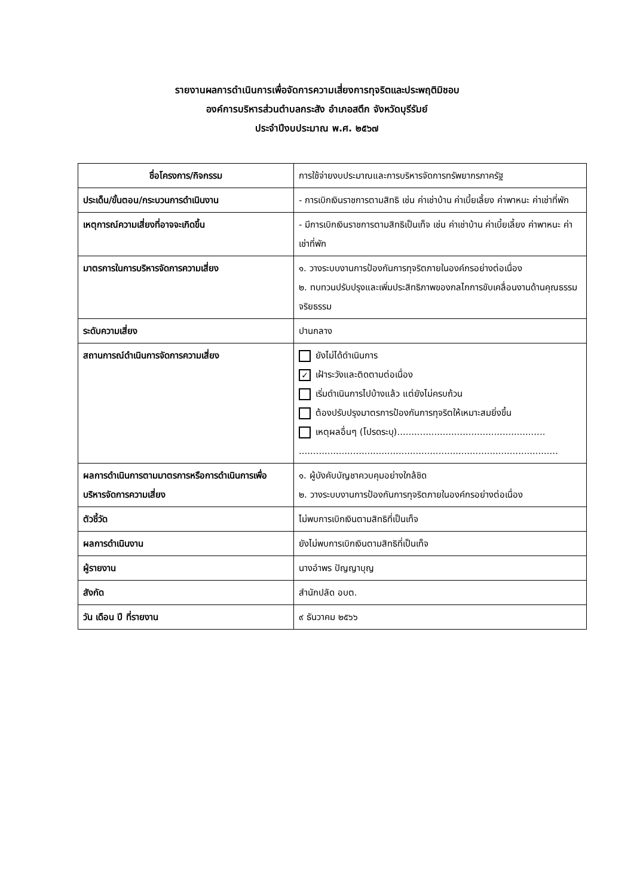รายงานผลการดำเนินการเพื่อจัดการความเสี่ยงการทุจริตและประพฤติมิชอบ
องค์การบริหารส่วนตำบลกระสัง อำเภอสตึก จังหวัดบุรีรัมย์
ประจำปีงบประมาณ พ.ศ. ๒๕๖๗
| ชื่อโครงการ/กิจกรรม | การใช้จ่ายงบประมาณและการบริหารจัดการทรัพยากรภาครัฐ |
| ประเด็น/ขั้นตอน/กระบวนการดำเนินงาน | - การเบิกเงินราชการตามสิทธิ เช่น ค่าเช่าบ้าน ค่าเบี้ยเลี้ยง ค่าพาหนะ ค่าเช่าที่พัก |
| เหตุการณ์ความเสี่ยงที่อาจจะเกิดขึ้น | - มีการเบิกเงินราชการตามสิทธิเป็นเท็จ เช่น ค่าเช่าบ้าน ค่าเบี้ยเลี้ยง ค่าพาหนะ ค่าเช่าที่พัก |
| มาตรการในการบริหารจัดการความเสี่ยง | ๑. วางระบบงานการป้องกันการทุจริตภายในองค์กรอย่างต่อเนื่อง ๒. ทบทวนปรับปรุงและเพิ่มประสิทธิภาพของกลไกการขับเคลื่อนงานด้านคุณธรรม จริยธรรม |
| ระดับความเสี่ยง | ปานกลาง |
| สถานการณ์ดำเนินการจัดการความเสี่ยง | ยังไม่ได้ดำเนินการ ✓ เฝ้าระวังและติดตามต่อเนื่อง เริ่มดำเนินการไปบ้างแล้ว แต่ยังไม่ครบถ้วน ต้องปรับปรุงมาตรการป้องกันการทุจริตให้เหมาะสมยิ่งขึ้น เหตุผลอื่นๆ (โปรดระบุ).................................................... ........................................................................................... |
| ผลการดำเนินการตามมาตรการหรือการดำเนินการเพื่อบริหารจัดการความเสี่ยง | ๑. ผู้บังคับบัญชาควบคุมอย่างใกล้ชิด ๒. วางระบบงานการป้องกันการทุจริตภายในองค์กรอย่างต่อเนื่อง |
| ตัวชี้วัด | ไม่พบการเบิกเงินตามสิทธิที่เป็นเท็จ |
| ผลการดำเนินงาน | ยังไม่พบการเบิกเงินตามสิทธิที่เป็นเท็จ |
| ผู้รายงาน | นางอำพร ปัญญาบุญ |
| สังกัด | สำนักปลัด อบต. |
| วัน เดือน ปี ที่รายงาน | ๙ ธันวาคม ๒๕๖๖ |